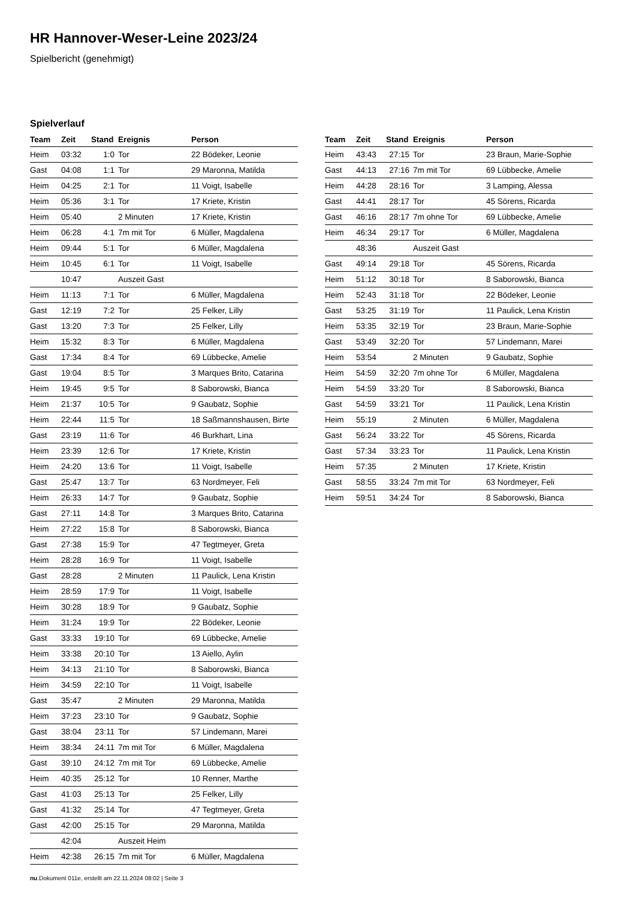HR Hannover-Weser-Leine 2023/24
Spielbericht (genehmigt)
Spielverlauf
| Team | Zeit | Stand | Ereignis | Person |
| --- | --- | --- | --- | --- |
| Heim | 03:32 | 1:0 | Tor | 22 Bödeker, Leonie |
| Gast | 04:08 | 1:1 | Tor | 29 Maronna, Matilda |
| Heim | 04:25 | 2:1 | Tor | 11 Voigt, Isabelle |
| Heim | 05:36 | 3:1 | Tor | 17 Kriete, Kristin |
| Heim | 05:40 | | 2 Minuten | 17 Kriete, Kristin |
| Heim | 06:28 | 4:1 | 7m mit Tor | 6 Müller, Magdalena |
| Heim | 09:44 | 5:1 | Tor | 6 Müller, Magdalena |
| Heim | 10:45 | 6:1 | Tor | 11 Voigt, Isabelle |
| | 10:47 | | Auszeit Gast | |
| Heim | 11:13 | 7:1 | Tor | 6 Müller, Magdalena |
| Gast | 12:19 | 7:2 | Tor | 25 Felker, Lilly |
| Gast | 13:20 | 7:3 | Tor | 25 Felker, Lilly |
| Heim | 15:32 | 8:3 | Tor | 6 Müller, Magdalena |
| Gast | 17:34 | 8:4 | Tor | 69 Lübbecke, Amelie |
| Gast | 19:04 | 8:5 | Tor | 3 Marques Brito, Catarina |
| Heim | 19:45 | 9:5 | Tor | 8 Saborowski, Bianca |
| Heim | 21:37 | 10:5 | Tor | 9 Gaubatz, Sophie |
| Heim | 22:44 | 11:5 | Tor | 18 Saßmannshausen, Birte |
| Gast | 23:19 | 11:6 | Tor | 46 Burkhart, Lina |
| Heim | 23:39 | 12:6 | Tor | 17 Kriete, Kristin |
| Heim | 24:20 | 13:6 | Tor | 11 Voigt, Isabelle |
| Gast | 25:47 | 13:7 | Tor | 63 Nordmeyer, Feli |
| Heim | 26:33 | 14:7 | Tor | 9 Gaubatz, Sophie |
| Gast | 27:11 | 14:8 | Tor | 3 Marques Brito, Catarina |
| Heim | 27:22 | 15:8 | Tor | 8 Saborowski, Bianca |
| Gast | 27:38 | 15:9 | Tor | 47 Tegtmeyer, Greta |
| Heim | 28:28 | 16:9 | Tor | 11 Voigt, Isabelle |
| Gast | 28:28 | | 2 Minuten | 11 Paulick, Lena Kristin |
| Heim | 28:59 | 17:9 | Tor | 11 Voigt, Isabelle |
| Heim | 30:28 | 18:9 | Tor | 9 Gaubatz, Sophie |
| Heim | 31:24 | 19:9 | Tor | 22 Bödeker, Leonie |
| Gast | 33:33 | 19:10 | Tor | 69 Lübbecke, Amelie |
| Heim | 33:38 | 20:10 | Tor | 13 Aiello, Aylin |
| Heim | 34:13 | 21:10 | Tor | 8 Saborowski, Bianca |
| Heim | 34:59 | 22:10 | Tor | 11 Voigt, Isabelle |
| Gast | 35:47 | | 2 Minuten | 29 Maronna, Matilda |
| Heim | 37:23 | 23:10 | Tor | 9 Gaubatz, Sophie |
| Gast | 38:04 | 23:11 | Tor | 57 Lindemann, Marei |
| Heim | 38:34 | 24:11 | 7m mit Tor | 6 Müller, Magdalena |
| Gast | 39:10 | 24:12 | 7m mit Tor | 69 Lübbecke, Amelie |
| Heim | 40:35 | 25:12 | Tor | 10 Renner, Marthe |
| Gast | 41:03 | 25:13 | Tor | 25 Felker, Lilly |
| Gast | 41:32 | 25:14 | Tor | 47 Tegtmeyer, Greta |
| Gast | 42:00 | 25:15 | Tor | 29 Maronna, Matilda |
| | 42:04 | | Auszeit Heim | |
| Heim | 42:38 | 26:15 | 7m mit Tor | 6 Müller, Magdalena |
| Team | Zeit | Stand | Ereignis | Person |
| --- | --- | --- | --- | --- |
| Heim | 43:43 | 27:15 | Tor | 23 Braun, Marie-Sophie |
| Gast | 44:13 | 27:16 | 7m mit Tor | 69 Lübbecke, Amelie |
| Heim | 44:28 | 28:16 | Tor | 3 Lamping, Alessa |
| Gast | 44:41 | 28:17 | Tor | 45 Sörens, Ricarda |
| Gast | 46:16 | 28:17 | 7m ohne Tor | 69 Lübbecke, Amelie |
| Heim | 46:34 | 29:17 | Tor | 6 Müller, Magdalena |
| | 48:36 | | Auszeit Gast | |
| Gast | 49:14 | 29:18 | Tor | 45 Sörens, Ricarda |
| Heim | 51:12 | 30:18 | Tor | 8 Saborowski, Bianca |
| Heim | 52:43 | 31:18 | Tor | 22 Bödeker, Leonie |
| Gast | 53:25 | 31:19 | Tor | 11 Paulick, Lena Kristin |
| Heim | 53:35 | 32:19 | Tor | 23 Braun, Marie-Sophie |
| Gast | 53:49 | 32:20 | Tor | 57 Lindemann, Marei |
| Heim | 53:54 | | 2 Minuten | 9 Gaubatz, Sophie |
| Heim | 54:59 | 32:20 | 7m ohne Tor | 6 Müller, Magdalena |
| Heim | 54:59 | 33:20 | Tor | 8 Saborowski, Bianca |
| Gast | 54:59 | 33:21 | Tor | 11 Paulick, Lena Kristin |
| Heim | 55:19 | | 2 Minuten | 6 Müller, Magdalena |
| Gast | 56:24 | 33:22 | Tor | 45 Sörens, Ricarda |
| Gast | 57:34 | 33:23 | Tor | 11 Paulick, Lena Kristin |
| Heim | 57:35 | | 2 Minuten | 17 Kriete, Kristin |
| Gast | 58:55 | 33:24 | 7m mit Tor | 63 Nordmeyer, Feli |
| Heim | 59:51 | 34:24 | Tor | 8 Saborowski, Bianca |
nu.Dokument 011e, erstellt am 22.11.2024 08:02 | Seite 3